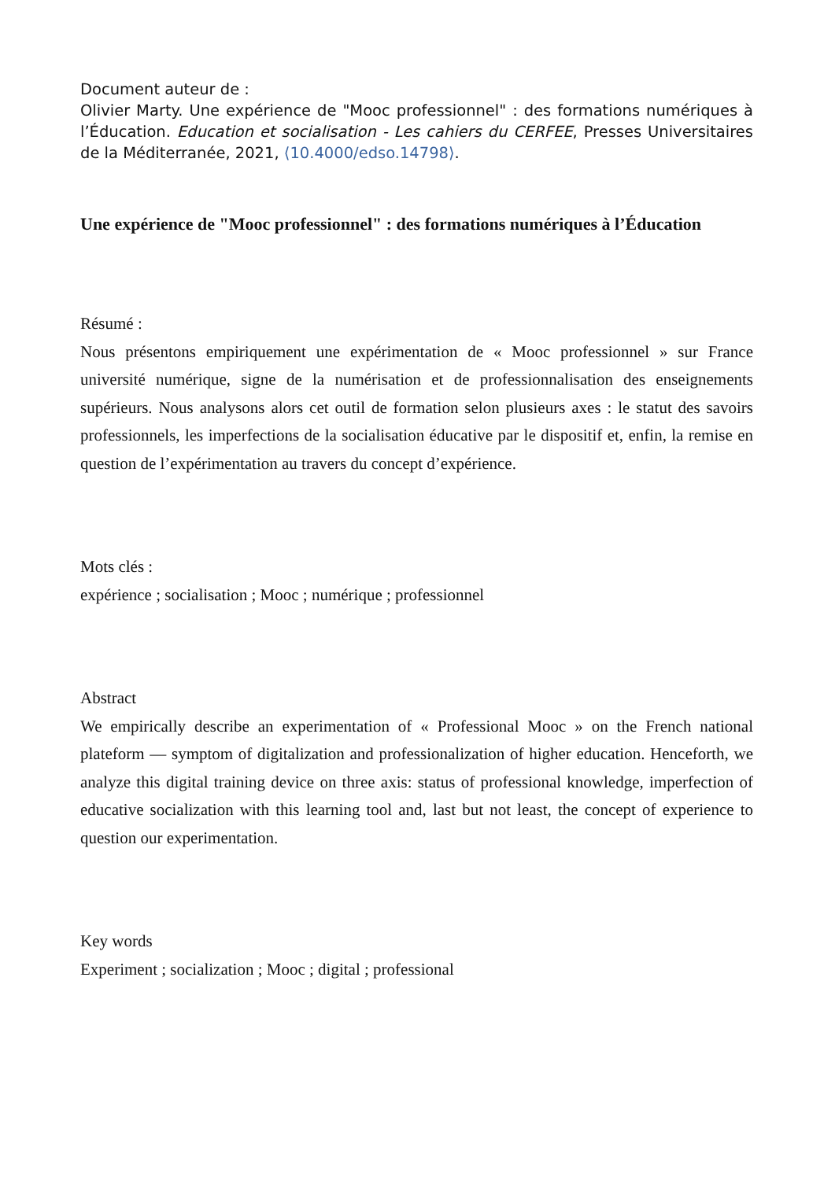Document auteur de :
Olivier Marty. Une expérience de "Mooc professionnel" : des formations numériques à l’Éducation. Education et socialisation - Les cahiers du CERFEE, Presses Universitaires de la Méditerranée, 2021, ⟨10.4000/edso.14798⟩.
Une expérience de "Mooc professionnel" : des formations numériques à l’Éducation
Résumé :
Nous présentons empiriquement une expérimentation de « Mooc professionnel » sur France université numérique, signe de la numérisation et de professionnalisation des enseignements supérieurs. Nous analysons alors cet outil de formation selon plusieurs axes : le statut des savoirs professionnels, les imperfections de la socialisation éducative par le dispositif et, enfin, la remise en question de l’expérimentation au travers du concept d’expérience.
Mots clés :
expérience ; socialisation ; Mooc ; numérique ; professionnel
Abstract
We empirically describe an experimentation of « Professional Mooc » on the French national plateform — symptom of digitalization and professionalization of higher education. Henceforth, we analyze this digital training device on three axis: status of professional knowledge, imperfection of educative socialization with this learning tool and, last but not least, the concept of experience to question our experimentation.
Key words
Experiment ; socialization ; Mooc ; digital ; professional